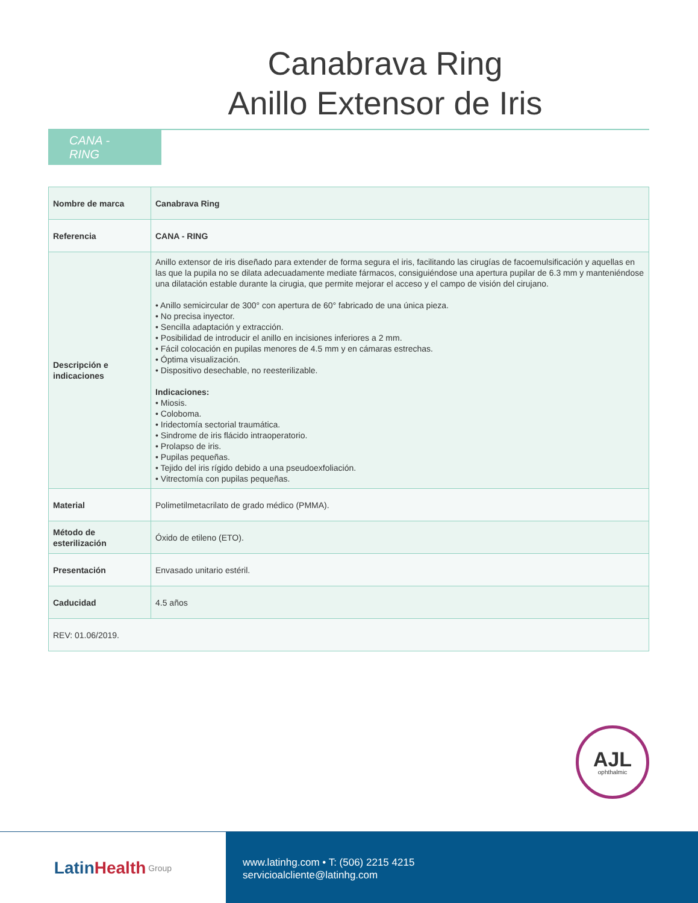Canabrava Ring
Anillo Extensor de Iris
CANA - RING
| Nombre de marca | Canabrava Ring |
| Referencia | CANA - RING |
| Descripción e indicaciones | Anillo extensor de iris diseñado para extender de forma segura el iris, facilitando las cirugías de facoemulsificación y aquellas en las que la pupila no se dilata adecuadamente mediate fármacos, consiguiéndose una apertura pupilar de 6.3 mm y manteniéndose una dilatación estable durante la cirugia, que permite mejorar el acceso y el campo de visión del cirujano. • Anillo semicircular de 300° con apertura de 60° fabricado de una única pieza. • No precisa inyector. • Sencilla adaptación y extracción. • Posibilidad de introducir el anillo en incisiones inferiores a 2 mm. • Fácil colocación en pupilas menores de 4.5 mm y en cámaras estrechas. • Óptima visualización. • Dispositivo desechable, no reesterilizable. Indicaciones: • Miosis. • Coloboma. • Iridectomía sectorial traumática. • Sindrome de iris flácido intraoperatorio. • Prolapso de iris. • Pupilas pequeñas. • Tejido del iris rígido debido a una pseudoexfoliación. • Vitrectomía con pupilas pequeñas. |
| Material | Polimetilmetacrilato de grado médico (PMMA). |
| Método de esterilización | Óxido de etileno (ETO). |
| Presentación | Envasado unitario estéril. |
| Caducidad | 4.5 años |
| REV: 01.06/2019. | |
AJL
ophthalmic
Latin Health Group
www.latinhg.com • T: (506) 2215 4215
servicioalcliente@latinhg.com